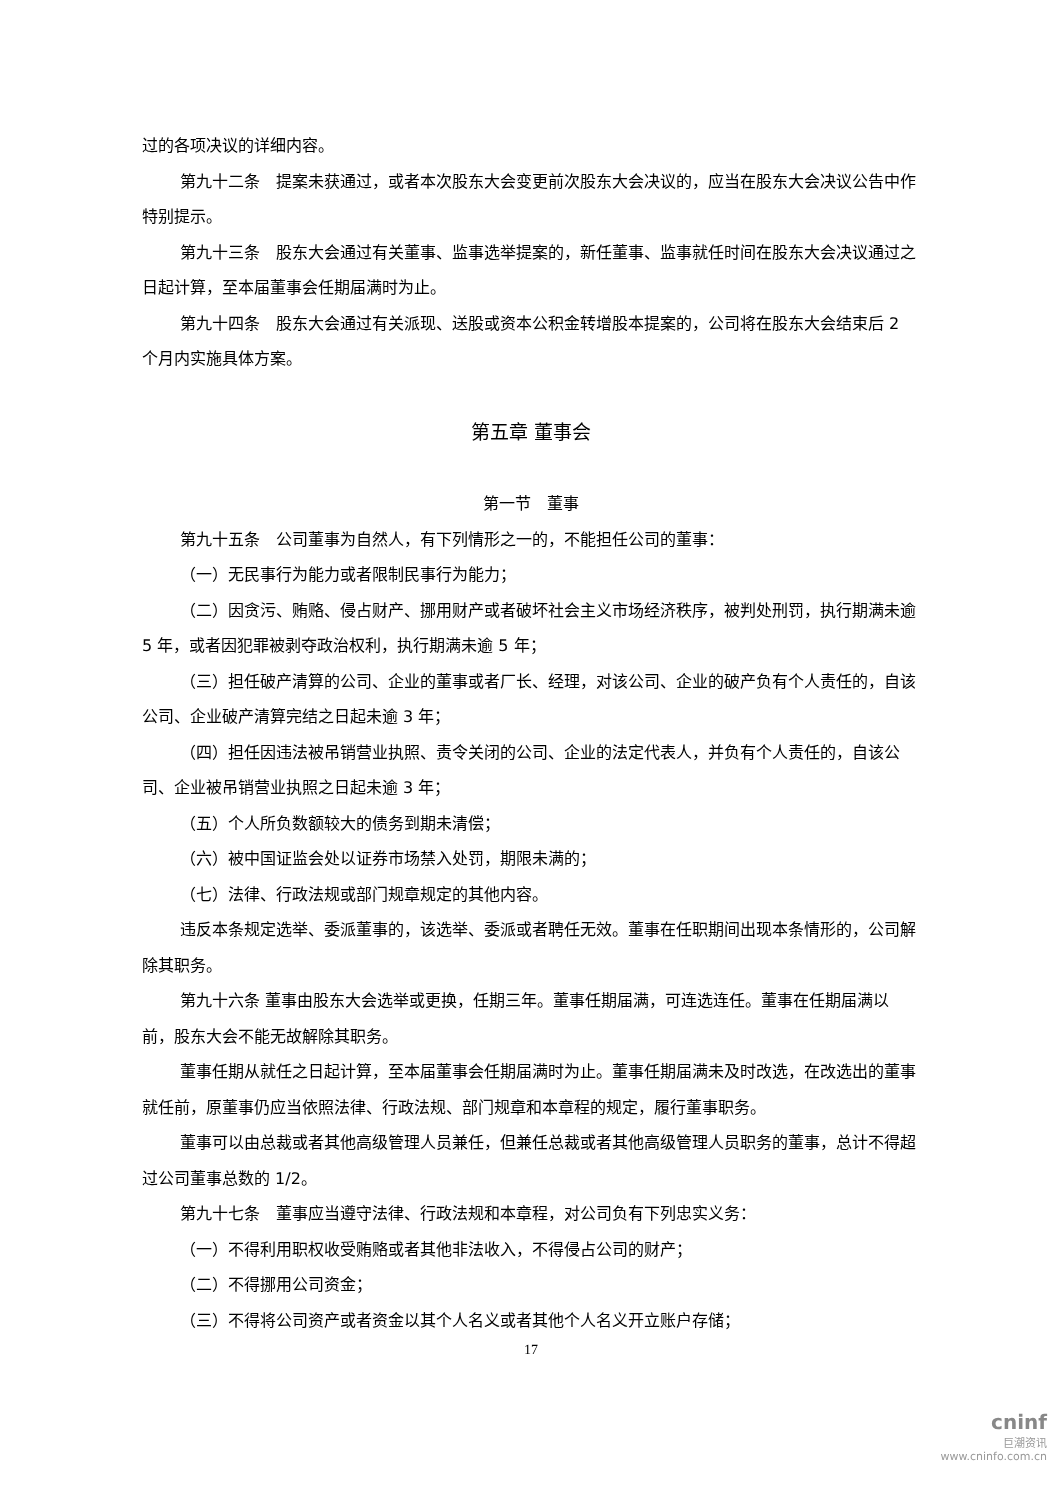过的各项决议的详细内容。
第九十二条　提案未获通过，或者本次股东大会变更前次股东大会决议的，应当在股东大会决议公告中作特别提示。
第九十三条　股东大会通过有关董事、监事选举提案的，新任董事、监事就任时间在股东大会决议通过之日起计算，至本届董事会任期届满时为止。
第九十四条　股东大会通过有关派现、送股或资本公积金转增股本提案的，公司将在股东大会结束后 2 个月内实施具体方案。
第五章 董事会
第一节　董事
第九十五条　公司董事为自然人，有下列情形之一的，不能担任公司的董事：
（一）无民事行为能力或者限制民事行为能力；
（二）因贪污、贿赂、侵占财产、挪用财产或者破坏社会主义市场经济秩序，被判处刑罚，执行期满未逾 5 年，或者因犯罪被剥夺政治权利，执行期满未逾 5 年；
（三）担任破产清算的公司、企业的董事或者厂长、经理，对该公司、企业的破产负有个人责任的，自该公司、企业破产清算完结之日起未逾 3 年；
（四）担任因违法被吊销营业执照、责令关闭的公司、企业的法定代表人，并负有个人责任的，自该公司、企业被吊销营业执照之日起未逾 3 年；
（五）个人所负数额较大的债务到期未清偿；
（六）被中国证监会处以证券市场禁入处罚，期限未满的；
（七）法律、行政法规或部门规章规定的其他内容。
违反本条规定选举、委派董事的，该选举、委派或者聘任无效。董事在任职期间出现本条情形的，公司解除其职务。
第九十六条 董事由股东大会选举或更换，任期三年。董事任期届满，可连选连任。董事在任期届满以前，股东大会不能无故解除其职务。
董事任期从就任之日起计算，至本届董事会任期届满时为止。董事任期届满未及时改选，在改选出的董事就任前，原董事仍应当依照法律、行政法规、部门规章和本章程的规定，履行董事职务。
董事可以由总裁或者其他高级管理人员兼任，但兼任总裁或者其他高级管理人员职务的董事，总计不得超过公司董事总数的 1/2。
第九十七条　董事应当遵守法律、行政法规和本章程，对公司负有下列忠实义务：
（一）不得利用职权收受贿赂或者其他非法收入，不得侵占公司的财产；
（二）不得挪用公司资金；
（三）不得将公司资产或者资金以其个人名义或者其他个人名义开立账户存储；
17
cninf
巨潮资讯
www.cninfo.com.cn